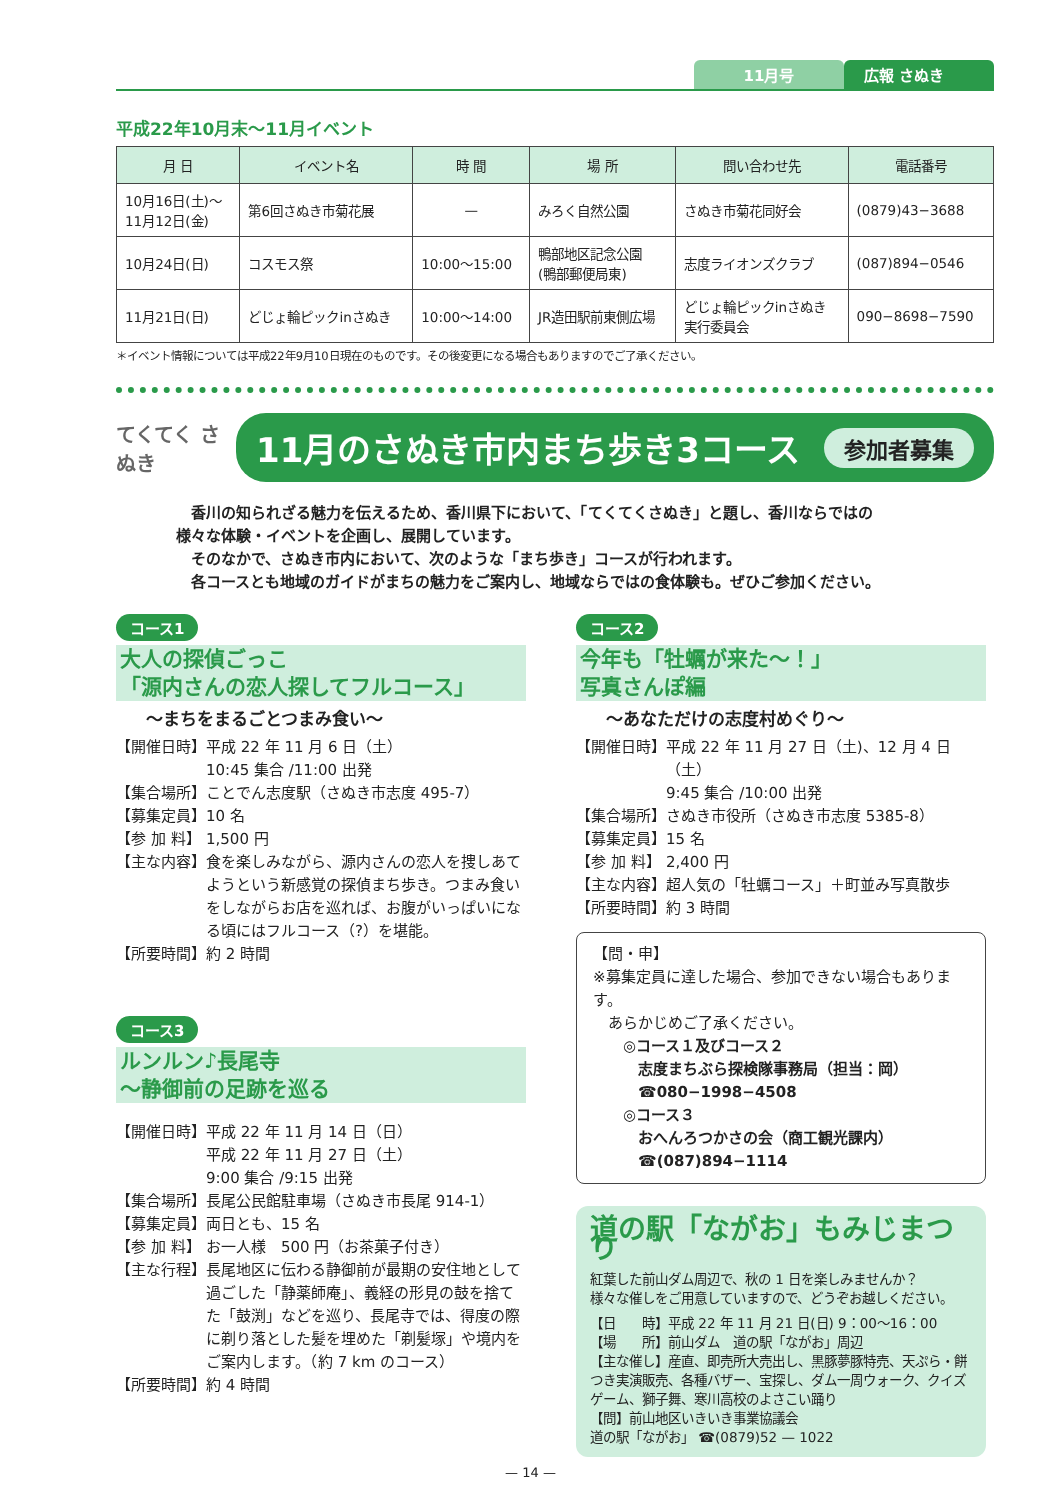11月号 広報 さぬき
平成22年10月末～11月イベント
| 月 日 | イベント名 | 時 間 | 場 所 | 問い合わせ先 | 電話番号 |
| --- | --- | --- | --- | --- | --- |
| 10月16日(土)～ 11月12日(金) | 第6回さぬき市菊花展 | — | みろく自然公園 | さぬき市菊花同好会 | (0879)43−3688 |
| 10月24日(日) | コスモス祭 | 10:00～15:00 | 鴨部地区記念公園 (鴨部郵便局東) | 志度ライオンズクラブ | (087)894−0546 |
| 11月21日(日) | どじょ輪ピックinさぬき | 10:00～14:00 | JR造田駅前東側広場 | どじょ輪ピックinさぬき 実行委員会 | 090−8698−7590 |
＊イベント情報については平成22年9月10日現在のものです。その後変更になる場合もありますのでご了承ください。
てくてく さぬき
11月のさぬき市内まち歩き3コース 参加者募集
　香川の知られざる魅力を伝えるため、香川県下において、「てくてくさぬき」と題し、香川ならではの
様々な体験・イベントを企画し、展開しています。
　そのなかで、さぬき市内において、次のような「まち歩き」コースが行われます。
　各コースとも地域のガイドがまちの魅力をご案内し、地域ならではの食体験も。ぜひご参加ください。
コース1
大人の探偵ごっこ
「源内さんの恋人探してフルコース」
～まちをまるごとつまみ食い～
【開催日時】 平成 22 年 11 月 6 日（土）
10:45 集合 /11:00 出発
【集合場所】 ことでん志度駅（さぬき市志度 495-7）
【募集定員】 10 名
【参 加 料】 1,500 円
【主な内容】 食を楽しみながら、源内さんの恋人を捜しあてようという新感覚の探偵まち歩き。つまみ食いをしながらお店を巡れば、お腹がいっぱいになる頃にはフルコース（?）を堪能。
【所要時間】 約 2 時間
コース3
ルンルン♪長尾寺
～静御前の足跡を巡る
【開催日時】 平成 22 年 11 月 14 日（日）
平成 22 年 11 月 27 日（土）
9:00 集合 /9:15 出発
【集合場所】 長尾公民館駐車場（さぬき市長尾 914-1）
【募集定員】 両日とも、15 名
【参 加 料】 お一人様　500 円（お茶菓子付き）
【主な行程】 長尾地区に伝わる静御前が最期の安住地として過ごした「静薬師庵」、義経の形見の鼓を捨てた「鼓渕」などを巡り、長尾寺では、得度の際に剃り落とした髪を埋めた「剃髪塚」や境内をご案内します。（約 7 km のコース）
【所要時間】 約 4 時間
コース2
今年も「牡蠣が来た～！」
写真さんぽ編
～あなただけの志度村めぐり～
【開催日時】 平成 22 年 11 月 27 日（土)、12 月 4 日（土）
9:45 集合 /10:00 出発
【集合場所】 さぬき市役所（さぬき市志度 5385-8）
【募集定員】 15 名
【参 加 料】 2,400 円
【主な内容】 超人気の「牡蠣コース」＋町並み写真散歩
【所要時間】 約 3 時間
【問・申】
※募集定員に達した場合、参加できない場合もあります。
　あらかじめご了承ください。
　　◎コース１及びコース２
　　　志度まちぶら探検隊事務局（担当：岡）
　　　☎080−1998−4508
　　◎コース３
　　　おへんろつかさの会（商工観光課内）
　　　☎(087)894−1114
道の駅「ながお」もみじまつり
紅葉した前山ダム周辺で、秋の 1 日を楽しみませんか？
様々な催しをご用意していますので、どうぞお越しください。
【日　　時】平成 22 年 11 月 21 日(日) 9：00～16：00
【場　　所】前山ダム　道の駅「ながお」周辺
【主な催し】産直、即売所大売出し、黒豚夢豚特売、天ぷら・餅つき実演販売、各種バザー、宝探し、ダム一周ウォーク、クイズゲーム、獅子舞、寒川高校のよさこい踊り
【問】前山地区いきいき事業協議会
道の駅「ながお」 ☎(0879)52 — 1022
— 14 —